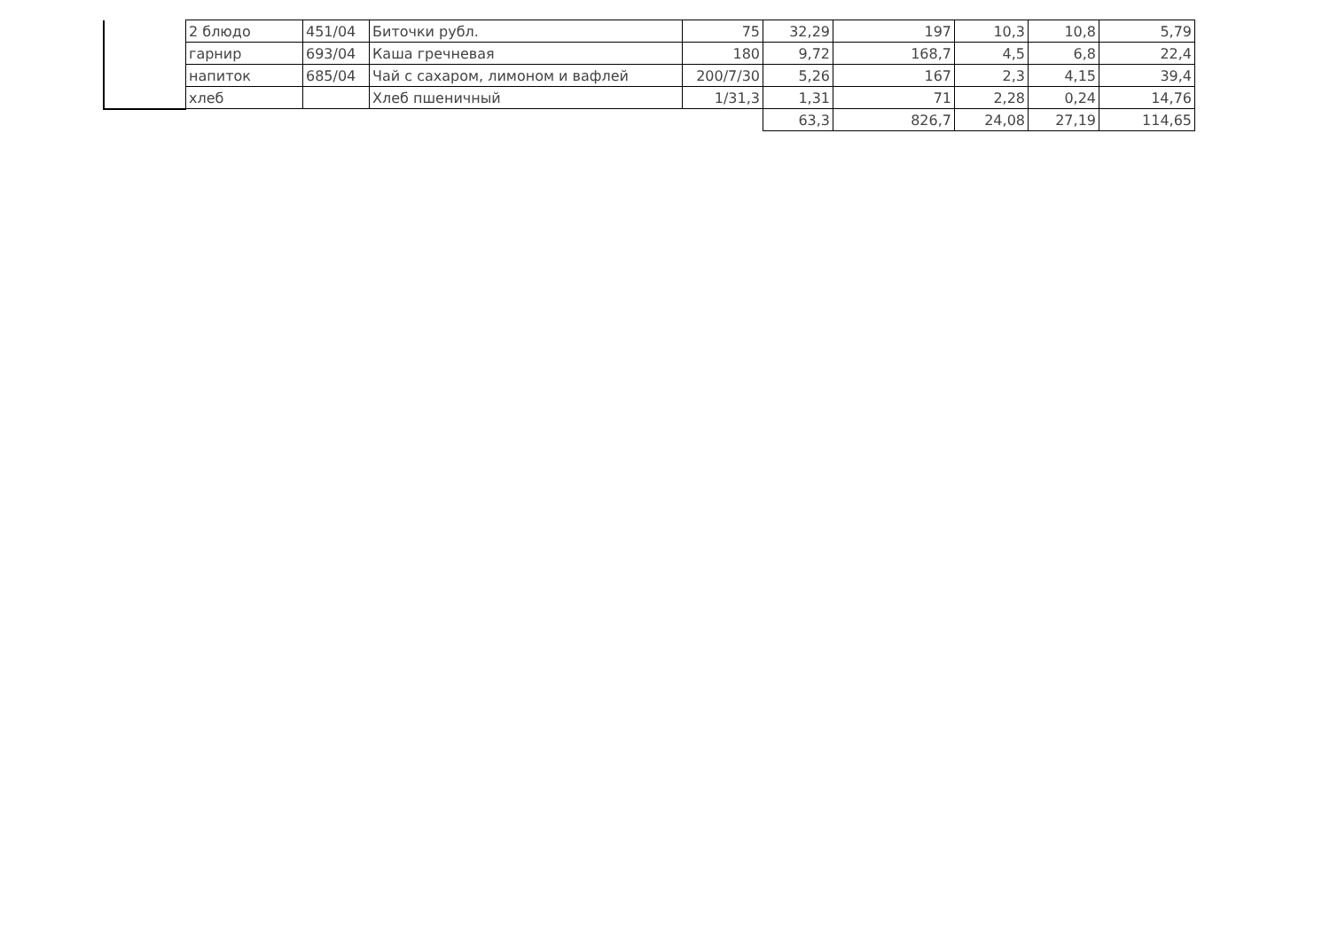| | 2 блюдо | 451/04 | Биточки рубл. | 75 | 32,29 | 197 | 10,3 | 10,8 | 5,79 |
| | гарнир | 693/04 | Каша гречневая | 180 | 9,72 | 168,7 | 4,5 | 6,8 | 22,4 |
| | напиток | 685/04 | Чай с сахаром, лимоном и вафлей | 200/7/30 | 5,26 | 167 | 2,3 | 4,15 | 39,4 |
| | хлеб | | Хлеб пшеничный | 1/31,3 | 1,31 | 71 | 2,28 | 0,24 | 14,76 |
| | | | | | 63,3 | 826,7 | 24,08 | 27,19 | 114,65 |